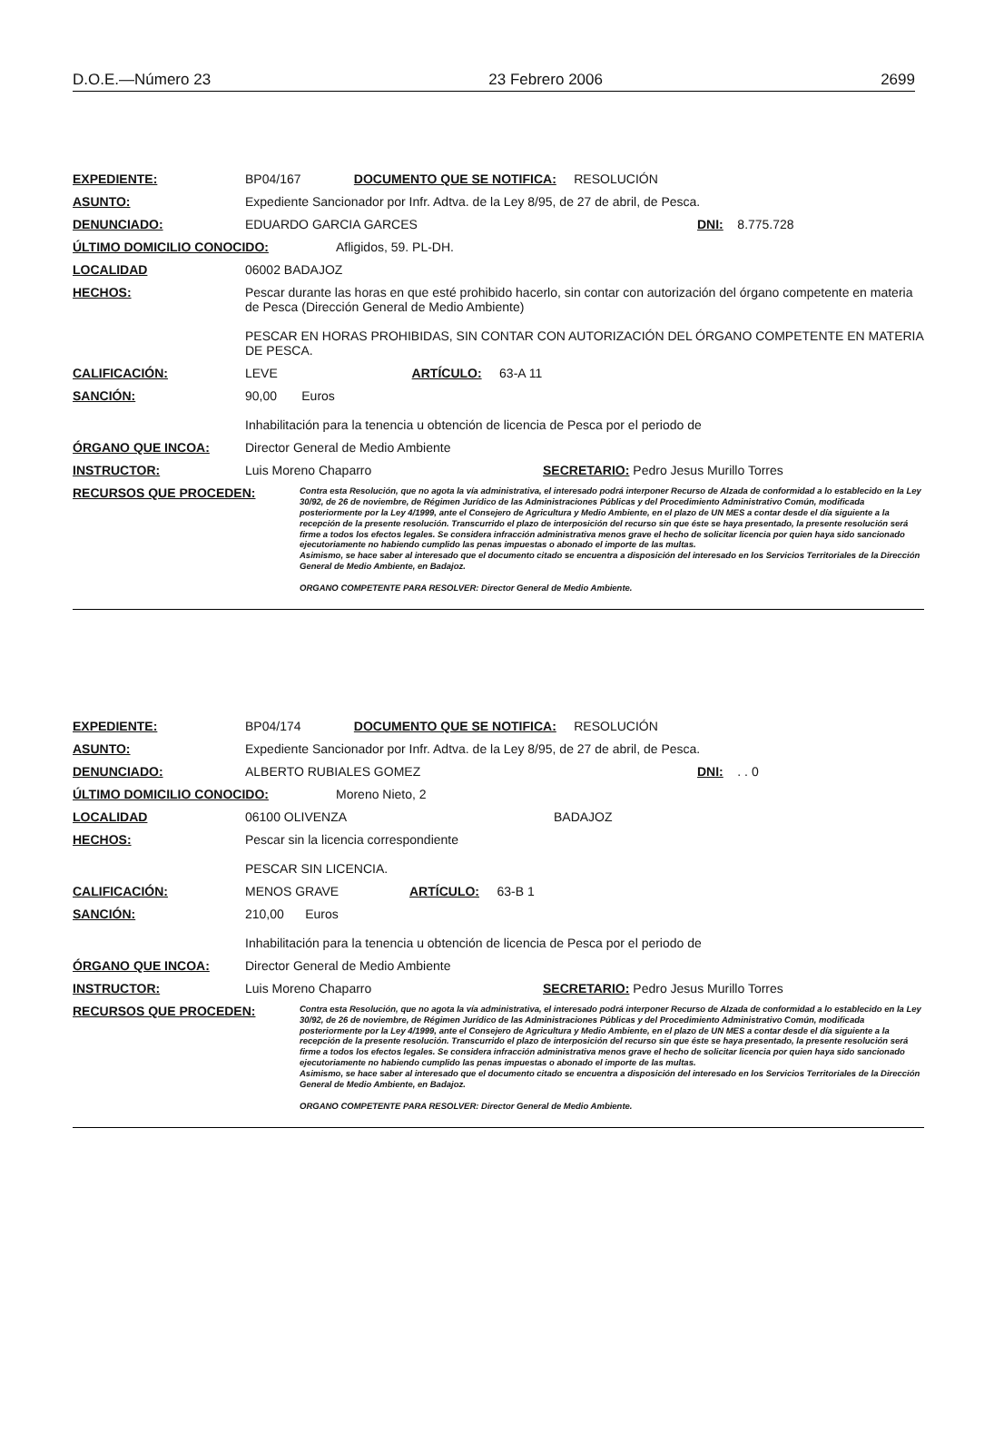D.O.E.—Número 23 23 Febrero 2006 2699
EXPEDIENTE: BP04/167 DOCUMENTO QUE SE NOTIFICA: RESOLUCIÓN
ASUNTO: Expediente Sancionador por Infr. Adtva. de la Ley 8/95, de 27 de abril, de Pesca.
DENUNCIADO: EDUARDO GARCIA GARCES DNI: 8.775.728
ÚLTIMO DOMICILIO CONOCIDO: Afligidos, 59. PL-DH.
LOCALIDAD 06002 BADAJOZ
HECHOS: Pescar durante las horas en que esté prohibido hacerlo, sin contar con autorización del órgano competente en materia de Pesca (Dirección General de Medio Ambiente)
PESCAR EN HORAS PROHIBIDAS, SIN CONTAR CON AUTORIZACIÓN DEL ÓRGANO COMPETENTE EN MATERIA DE PESCA.
CALIFICACIÓN: LEVE ARTÍCULO: 63-A 11
SANCIÓN: 90,00 Euros
Inhabilitación para la tenencia u obtención de licencia de Pesca por el periodo de
ÓRGANO QUE INCOA: Director General de Medio Ambiente
INSTRUCTOR: Luis Moreno Chaparro SECRETARIO: Pedro Jesus Murillo Torres
RECURSOS QUE PROCEDEN: Contra esta Resolución, que no agota la vía administrativa, el interesado podrá interponer Recurso de Alzada de conformidad a lo establecido en la Ley 30/92, de 26 de noviembre, de Régimen Jurídico de las Administraciones Públicas y del Procedimiento Administrativo Común, modificada posteriormente por la Ley 4/1999, ante el Consejero de Agricultura y Medio Ambiente, en el plazo de UN MES a contar desde el día siguiente a la recepción de la presente resolución. Transcurrido el plazo de interposición del recurso sin que éste se haya presentado, la presente resolución será firme a todos los efectos legales. Se considera infracción administrativa menos grave el hecho de solicitar licencia por quien haya sido sancionado ejecutoriamente no habiendo cumplido las penas impuestas o abonado el importe de las multas.
Asimismo, se hace saber al interesado que el documento citado se encuentra a disposición del interesado en los Servicios Territoriales de la Dirección General de Medio Ambiente, en Badajoz.
ORGANO COMPETENTE PARA RESOLVER: Director General de Medio Ambiente.
EXPEDIENTE: BP04/174 DOCUMENTO QUE SE NOTIFICA: RESOLUCIÓN
ASUNTO: Expediente Sancionador por Infr. Adtva. de la Ley 8/95, de 27 de abril, de Pesca.
DENUNCIADO: ALBERTO RUBIALES GOMEZ DNI: . . 0
ÚLTIMO DOMICILIO CONOCIDO: Moreno Nieto, 2
LOCALIDAD 06100 OLIVENZA BADAJOZ
HECHOS: Pescar sin la licencia correspondiente
PESCAR SIN LICENCIA.
CALIFICACIÓN: MENOS GRAVE ARTÍCULO: 63-B 1
SANCIÓN: 210,00 Euros
Inhabilitación para la tenencia u obtención de licencia de Pesca por el periodo de
ÓRGANO QUE INCOA: Director General de Medio Ambiente
INSTRUCTOR: Luis Moreno Chaparro SECRETARIO: Pedro Jesus Murillo Torres
RECURSOS QUE PROCEDEN: Contra esta Resolución, que no agota la vía administrativa, el interesado podrá interponer Recurso de Alzada de conformidad a lo establecido en la Ley 30/92, de 26 de noviembre, de Régimen Jurídico de las Administraciones Públicas y del Procedimiento Administrativo Común, modificada posteriormente por la Ley 4/1999, ante el Consejero de Agricultura y Medio Ambiente, en el plazo de UN MES a contar desde el día siguiente a la recepción de la presente resolución. Transcurrido el plazo de interposición del recurso sin que éste se haya presentado, la presente resolución será firme a todos los efectos legales. Se considera infracción administrativa menos grave el hecho de solicitar licencia por quien haya sido sancionado ejecutoriamente no habiendo cumplido las penas impuestas o abonado el importe de las multas.
Asimismo, se hace saber al interesado que el documento citado se encuentra a disposición del interesado en los Servicios Territoriales de la Dirección General de Medio Ambiente, en Badajoz.
ORGANO COMPETENTE PARA RESOLVER: Director General de Medio Ambiente.